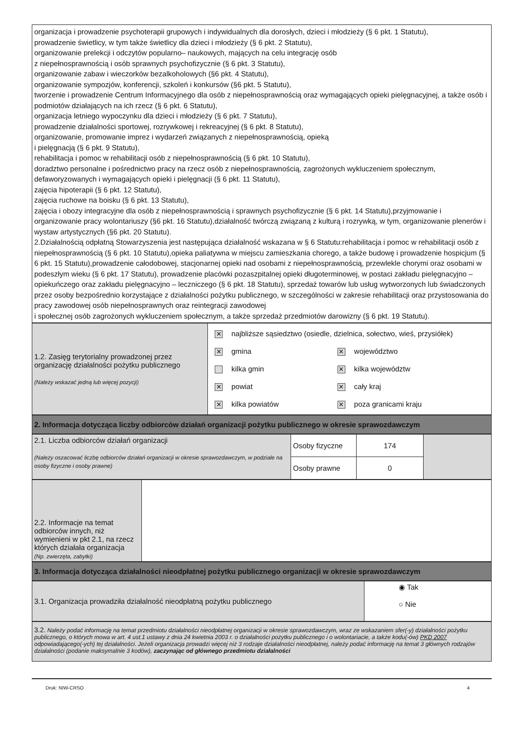| organizacja i prowadzenie psychoterapii grupowych i indywidualnych dla dorosłych, dzieci i młodzieży (§ 6 pkt. 1 Statutu), prowadzenie świetlicy, w tym także świetlicy dla dzieci i młodzieży (§ 6 pkt. 2 Statutu), organizowanie prelekcji i odczytów popularno– naukowych, mających na celu integrację osób z niepełnosprawnością i osób sprawnych psychofizycznie (§ 6 pkt. 3 Statutu), organizowanie zabaw i wieczorków bezalkoholowych (§6 pkt. 4 Statutu), organizowanie sympozjów, konferencji, szkoleń i konkursów (§6 pkt. 5 Statutu), tworzenie i prowadzenie Centrum Informacyjnego dla osób z niepełnosprawnością oraz wymagających opieki pielęgnacyjnej, a także osób i podmiotów działających na ich rzecz (§ 6 pkt. 6 Statutu), organizacja letniego wypoczynku dla dzieci i młodzieży (§ 6 pkt. 7 Statutu), prowadzenie działalności sportowej, rozrywkowej i rekreacyjnej (§ 6 pkt. 8 Statutu), organizowanie, promowanie imprez i wydarzeń związanych z niepełnosprawnością, opieką i pielęgnacją (§ 6 pkt. 9 Statutu), rehabilitacja i pomoc w rehabilitacji osób z niepełnosprawnością (§ 6 pkt. 10 Statutu), doradztwo personalne i pośrednictwo pracy na rzecz osób z niepełnosprawnością, zagrożonych wykluczeniem społecznym, defaworyzowanych i wymagających opieki i pielęgnacji (§ 6 pkt. 11 Statutu), zajęcia hipoterapii (§ 6 pkt. 12 Statutu), zajęcia ruchowe na boisku (§ 6 pkt. 13 Statutu), zajęcia i obozy integracyjne dla osób z niepełnosprawnością i sprawnych psychofizycznie (§ 6 pkt. 14 Statutu),przyjmowanie i organizowanie pracy wolontariuszy (§6 pkt. 16 Statutu),działalność twórczą związaną z kulturą i rozrywką, w tym, organizowanie plenerów i wystaw artystycznych (§6 pkt. 20 Statutu). 2.Działalnością odpłatną Stowarzyszenia jest następująca działalność wskazana w § 6 Statutu:rehabilitacja i pomoc w rehabilitacji osób z niepełnosprawnością (§ 6 pkt. 10 Statutu),opieka paliatywna w miejscu zamieszkania chorego, a także budowę i prowadzenie hospicjum (§ 6 pkt. 15 Statutu),prowadzenie całodobowej, stacjonarnej opieki nad osobami z niepełnosprawnością, przewlekle chorymi oraz osobami w podeszłym wieku (§ 6 pkt. 17 Statutu), prowadzenie placówki pozaszpitalnej opieki długoterminowej, w postaci zakładu pielęgnacyjno – opiekuńczego oraz zakładu pielęgnacyjno – leczniczego (§ 6 pkt. 18 Statutu), sprzedaż towarów lub usług wytworzonych lub świadczonych przez osoby bezpośrednio korzystające z działalności pożytku publicznego, w szczególności w zakresie rehabilitacji oraz przystosowania do pracy zawodowej osób niepełnosprawnych oraz reintegracji zawodowej i społecznej osób zagrożonych wykluczeniem społecznym, a także sprzedaż przedmiotów darowizny (§ 6 pkt. 19 Statutu). |
| 1.2. Zasięg terytorialny prowadzonej przez organizację działalności pożytku publicznego (Należy wskazać jedną lub więcej pozycji) | / ✕ najbliższe sąsiedztwo (osiedle, dzielnica, sołectwo, wieś, przysiółek) / / / ✕ gmina / ✕ województwo / / kilka gmin / ✕ kilka województw / / ✕ powiat / ✕ cały kraj / / ✕ kilka powiatów / ✕ poza granicami kraju / |
| 2. Informacja dotycząca liczby odbiorców działań organizacji pożytku publicznego w okresie sprawozdawczym |
| 2.1. Liczba odbiorców działań organizacji (Należy oszacować liczbę odbiorców działań organizacji w okresie sprawozdawczym, w podziale na osoby fizyczne i osoby prawne) | Osoby fizyczne | 174 | |
| | Osoby prawne | 0 | |
| 2.2. Informacje na temat odbiorców innych, niż wymienieni w pkt 2.1, na rzecz których działała organizacja (Np. zwierzęta, zabytki) | |
| 3. Informacja dotycząca działalności nieodpłatnej pożytku publicznego organizacji w okresie sprawozdawczym |
| 3.1. Organizacja prowadziła działalność nieodpłatną pożytku publicznego | ◉ Tak ○ Nie |
| 3.2. Należy podać informację na temat przedmiotu działalności nieodpłatnej organizacji w okresie sprawozdawczym, wraz ze wskazaniem sfer(-y) działalności pożytku publicznego, o których mowa w art. 4 ust.1 ustawy z dnia 24 kwietnia 2003 r. o działalności pożytku publicznego i o wolontariacie, a także kodu(-ów) PKD 2007 odpowiadającego(-ych) tej działalności. Jeżeli organizacja prowadzi więcej niż 3 rodzaje działalności nieodpłatnej, należy podać informację na temat 3 głównych rodzajów działalności (podanie maksymalnie 3 kodów), zaczynając od głównego przedmiotu działalności |
Druk: NIW-CRSO 4